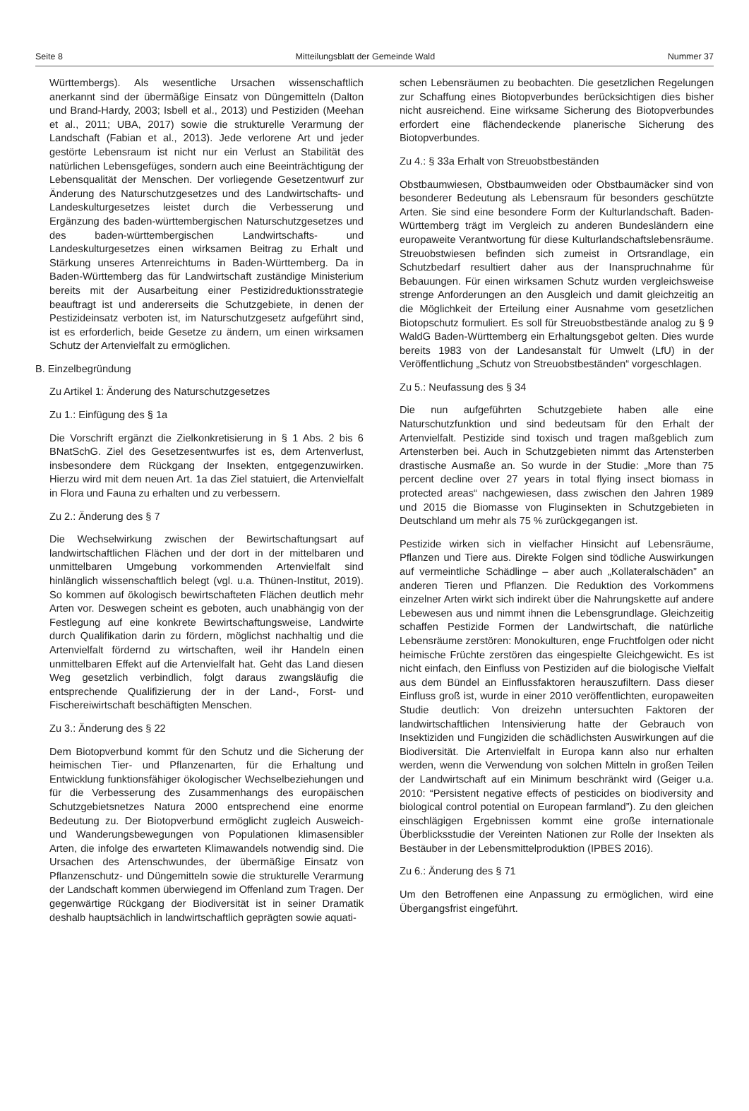Seite 8 Mitteilungsblatt der Gemeinde Wald Nummer 37
Württembergs). Als wesentliche Ursachen wissenschaftlich anerkannt sind der übermäßige Einsatz von Düngemitteln (Dalton und Brand-Hardy, 2003; Isbell et al., 2013) und Pestiziden (Meehan et al., 2011; UBA, 2017) sowie die strukturelle Verarmung der Landschaft (Fabian et al., 2013). Jede verlorene Art und jeder gestörte Lebensraum ist nicht nur ein Verlust an Stabilität des natürlichen Lebensgefüges, sondern auch eine Beeinträchtigung der Lebensqualität der Menschen. Der vorliegende Gesetzentwurf zur Änderung des Naturschutzgesetzes und des Landwirtschafts- und Landeskulturgesetzes leistet durch die Verbesserung und Ergänzung des baden-württembergischen Naturschutzgesetzes und des baden-württembergischen Landwirtschafts- und Landeskulturgesetzes einen wirksamen Beitrag zu Erhalt und Stärkung unseres Artenreichtums in Baden-Württemberg. Da in Baden-Württemberg das für Landwirtschaft zuständige Ministerium bereits mit der Ausarbeitung einer Pestizidreduktionsstrategie beauftragt ist und andererseits die Schutzgebiete, in denen der Pestizideinsatz verboten ist, im Naturschutzgesetz aufgeführt sind, ist es erforderlich, beide Gesetze zu ändern, um einen wirksamen Schutz der Artenvielfalt zu ermöglichen.
B. Einzelbegründung
Zu Artikel 1: Änderung des Naturschutzgesetzes
Zu 1.: Einfügung des § 1a
Die Vorschrift ergänzt die Zielkonkretisierung in § 1 Abs. 2 bis 6 BNatSchG. Ziel des Gesetzesentwurfes ist es, dem Artenverlust, insbesondere dem Rückgang der Insekten, entgegenzuwirken. Hierzu wird mit dem neuen Art. 1a das Ziel statuiert, die Artenvielfalt in Flora und Fauna zu erhalten und zu verbessern.
Zu 2.: Änderung des § 7
Die Wechselwirkung zwischen der Bewirtschaftungsart auf landwirtschaftlichen Flächen und der dort in der mittelbaren und unmittelbaren Umgebung vorkommenden Artenvielfalt sind hinlänglich wissenschaftlich belegt (vgl. u.a. Thünen-Institut, 2019). So kommen auf ökologisch bewirtschafteten Flächen deutlich mehr Arten vor. Deswegen scheint es geboten, auch unabhängig von der Festlegung auf eine konkrete Bewirtschaftungsweise, Landwirte durch Qualifikation darin zu fördern, möglichst nachhaltig und die Artenvielfalt fördernd zu wirtschaften, weil ihr Handeln einen unmittelbaren Effekt auf die Artenvielfalt hat. Geht das Land diesen Weg gesetzlich verbindlich, folgt daraus zwangsläufig die entsprechende Qualifizierung der in der Land-, Forst- und Fischereiwirtschaft beschäftigten Menschen.
Zu 3.: Änderung des § 22
Dem Biotopverbund kommt für den Schutz und die Sicherung der heimischen Tier- und Pflanzenarten, für die Erhaltung und Entwicklung funktionsfähiger ökologischer Wechselbeziehungen und für die Verbesserung des Zusammenhangs des europäischen Schutzgebietsnetzes Natura 2000 entsprechend eine enorme Bedeutung zu. Der Biotopverbund ermöglicht zugleich Ausweich- und Wanderungsbewegungen von Populationen klimasensibler Arten, die infolge des erwarteten Klimawandels notwendig sind. Die Ursachen des Artenschwundes, der übermäßige Einsatz von Pflanzenschutz- und Düngemitteln sowie die strukturelle Verarmung der Landschaft kommen überwiegend im Offenland zum Tragen. Der gegenwärtige Rückgang der Biodiversität ist in seiner Dramatik deshalb hauptsächlich in landwirtschaftlich geprägten sowie aquati-
schen Lebensräumen zu beobachten. Die gesetzlichen Regelungen zur Schaffung eines Biotopverbundes berücksichtigen dies bisher nicht ausreichend. Eine wirksame Sicherung des Biotopverbundes erfordert eine flächendeckende planerische Sicherung des Biotopverbundes.
Zu 4.: § 33a Erhalt von Streuobstbeständen
Obstbaumwiesen, Obstbaumweiden oder Obstbaumäcker sind von besonderer Bedeutung als Lebensraum für besonders geschützte Arten. Sie sind eine besondere Form der Kulturlandschaft. Baden-Württemberg trägt im Vergleich zu anderen Bundesländern eine europaweite Verantwortung für diese Kulturlandschaftslebensräume. Streuobstwiesen befinden sich zumeist in Ortsrandlage, ein Schutzbedarf resultiert daher aus der Inanspruchnahme für Bebauungen. Für einen wirksamen Schutz wurden vergleichsweise strenge Anforderungen an den Ausgleich und damit gleichzeitig an die Möglichkeit der Erteilung einer Ausnahme vom gesetzlichen Biotopschutz formuliert. Es soll für Streuobstbestände analog zu § 9 WaldG Baden-Württemberg ein Erhaltungsgebot gelten. Dies wurde bereits 1983 von der Landesanstalt für Umwelt (LfU) in der Veröffentlichung „Schutz von Streuobstbeständen“ vorgeschlagen.
Zu 5.: Neufassung des § 34
Die nun aufgeführten Schutzgebiete haben alle eine Naturschutzfunktion und sind bedeutsam für den Erhalt der Artenvielfalt. Pestizide sind toxisch und tragen maßgeblich zum Artensterben bei. Auch in Schutzgebieten nimmt das Artensterben drastische Ausmaße an. So wurde in der Studie: „More than 75 percent decline over 27 years in total flying insect biomass in protected areas“ nachgewiesen, dass zwischen den Jahren 1989 und 2015 die Biomasse von Fluginsekten in Schutzgebieten in Deutschland um mehr als 75 % zurückgegangen ist.
Pestizide wirken sich in vielfacher Hinsicht auf Lebensräume, Pflanzen und Tiere aus. Direkte Folgen sind tödliche Auswirkungen auf vermeintliche Schädlinge – aber auch „Kollateralschäden” an anderen Tieren und Pflanzen. Die Reduktion des Vorkommens einzelner Arten wirkt sich indirekt über die Nahrungskette auf andere Lebewesen aus und nimmt ihnen die Lebensgrundlage. Gleichzeitig schaffen Pestizide Formen der Landwirtschaft, die natürliche Lebensräume zerstören: Monokulturen, enge Fruchtfolgen oder nicht heimische Früchte zerstören das eingespielte Gleichgewicht. Es ist nicht einfach, den Einfluss von Pestiziden auf die biologische Vielfalt aus dem Bündel an Einflussfaktoren herauszufiltern. Dass dieser Einfluss groß ist, wurde in einer 2010 veröffentlichten, europaweiten Studie deutlich: Von dreizehn untersuchten Faktoren der landwirtschaftlichen Intensivierung hatte der Gebrauch von Insektiziden und Fungiziden die schädlichsten Auswirkungen auf die Biodiversität. Die Artenvielfalt in Europa kann also nur erhalten werden, wenn die Verwendung von solchen Mitteln in großen Teilen der Landwirtschaft auf ein Minimum beschränkt wird (Geiger u.a. 2010: “Persistent negative effects of pesticides on biodiversity and biological control potential on European farmland”). Zu den gleichen einschlägigen Ergebnissen kommt eine große internationale Überblicksstudie der Vereinten Nationen zur Rolle der Insekten als Bestäuber in der Lebensmittelproduktion (IPBES 2016).
Zu 6.: Änderung des § 71
Um den Betroffenen eine Anpassung zu ermöglichen, wird eine Übergangsfrist eingeführt.